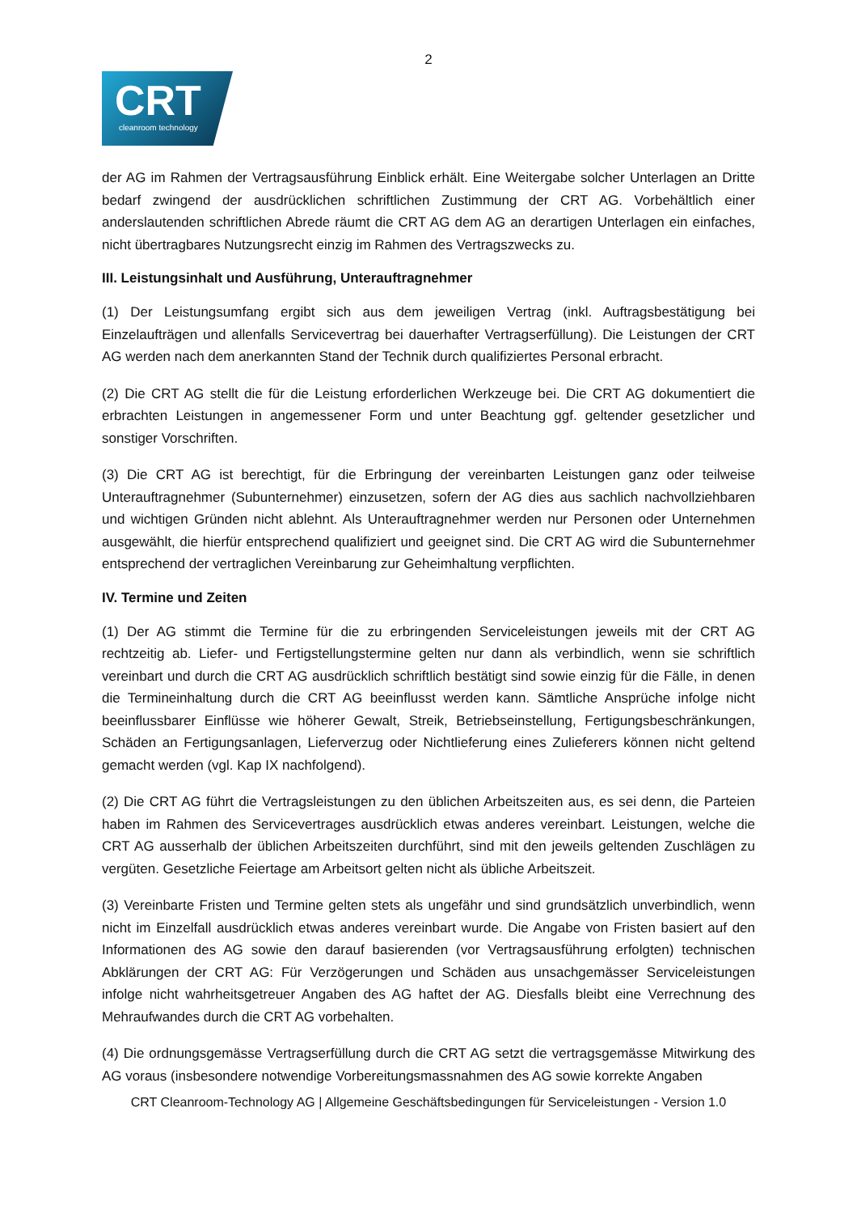2
CRT
cleanroom technology
der AG im Rahmen der Vertragsausführung Einblick erhält. Eine Weitergabe solcher Unterlagen an Dritte bedarf zwingend der ausdrücklichen schriftlichen Zustimmung der CRT AG. Vorbehältlich einer anderslautenden schriftlichen Abrede räumt die CRT AG dem AG an derartigen Unterlagen ein einfaches, nicht übertragbares Nutzungsrecht einzig im Rahmen des Vertragszwecks zu.
III. Leistungsinhalt und Ausführung, Unterauftragnehmer
(1) Der Leistungsumfang ergibt sich aus dem jeweiligen Vertrag (inkl. Auftragsbestätigung bei Einzelaufträgen und allenfalls Servicevertrag bei dauerhafter Vertragserfüllung). Die Leistungen der CRT AG werden nach dem anerkannten Stand der Technik durch qualifiziertes Personal erbracht.
(2) Die CRT AG stellt die für die Leistung erforderlichen Werkzeuge bei. Die CRT AG dokumentiert die erbrachten Leistungen in angemessener Form und unter Beachtung ggf. geltender gesetzlicher und sonstiger Vorschriften.
(3) Die CRT AG ist berechtigt, für die Erbringung der vereinbarten Leistungen ganz oder teilweise Unterauftragnehmer (Subunternehmer) einzusetzen, sofern der AG dies aus sachlich nachvollziehbaren und wichtigen Gründen nicht ablehnt. Als Unterauftragnehmer werden nur Personen oder Unternehmen ausgewählt, die hierfür entsprechend qualifiziert und geeignet sind. Die CRT AG wird die Subunternehmer entsprechend der vertraglichen Vereinbarung zur Geheimhaltung verpflichten.
IV. Termine und Zeiten
(1) Der AG stimmt die Termine für die zu erbringenden Serviceleistungen jeweils mit der CRT AG rechtzeitig ab. Liefer- und Fertigstellungstermine gelten nur dann als verbindlich, wenn sie schriftlich vereinbart und durch die CRT AG ausdrücklich schriftlich bestätigt sind sowie einzig für die Fälle, in denen die Termineinhaltung durch die CRT AG beeinflusst werden kann. Sämtliche Ansprüche infolge nicht beeinflussbarer Einflüsse wie höherer Gewalt, Streik, Betriebseinstellung, Fertigungsbeschränkungen, Schäden an Fertigungsanlagen, Lieferverzug oder Nichtlieferung eines Zulieferers können nicht geltend gemacht werden (vgl. Kap IX nachfolgend).
(2) Die CRT AG führt die Vertragsleistungen zu den üblichen Arbeitszeiten aus, es sei denn, die Parteien haben im Rahmen des Servicevertrages ausdrücklich etwas anderes vereinbart. Leistungen, welche die CRT AG ausserhalb der üblichen Arbeitszeiten durchführt, sind mit den jeweils geltenden Zuschlägen zu vergüten. Gesetzliche Feiertage am Arbeitsort gelten nicht als übliche Arbeitszeit.
(3) Vereinbarte Fristen und Termine gelten stets als ungefähr und sind grundsätzlich unverbindlich, wenn nicht im Einzelfall ausdrücklich etwas anderes vereinbart wurde. Die Angabe von Fristen basiert auf den Informationen des AG sowie den darauf basierenden (vor Vertragsausführung erfolgten) technischen Abklärungen der CRT AG: Für Verzögerungen und Schäden aus unsachgemässer Serviceleistungen infolge nicht wahrheitsgetreuer Angaben des AG haftet der AG. Diesfalls bleibt eine Verrechnung des Mehraufwandes durch die CRT AG vorbehalten.
(4) Die ordnungsgemässe Vertragserfüllung durch die CRT AG setzt die vertragsgemässe Mitwirkung des AG voraus (insbesondere notwendige Vorbereitungsmassnahmen des AG sowie korrekte Angaben
CRT Cleanroom-Technology AG | Allgemeine Geschäftsbedingungen für Serviceleistungen - Version 1.0